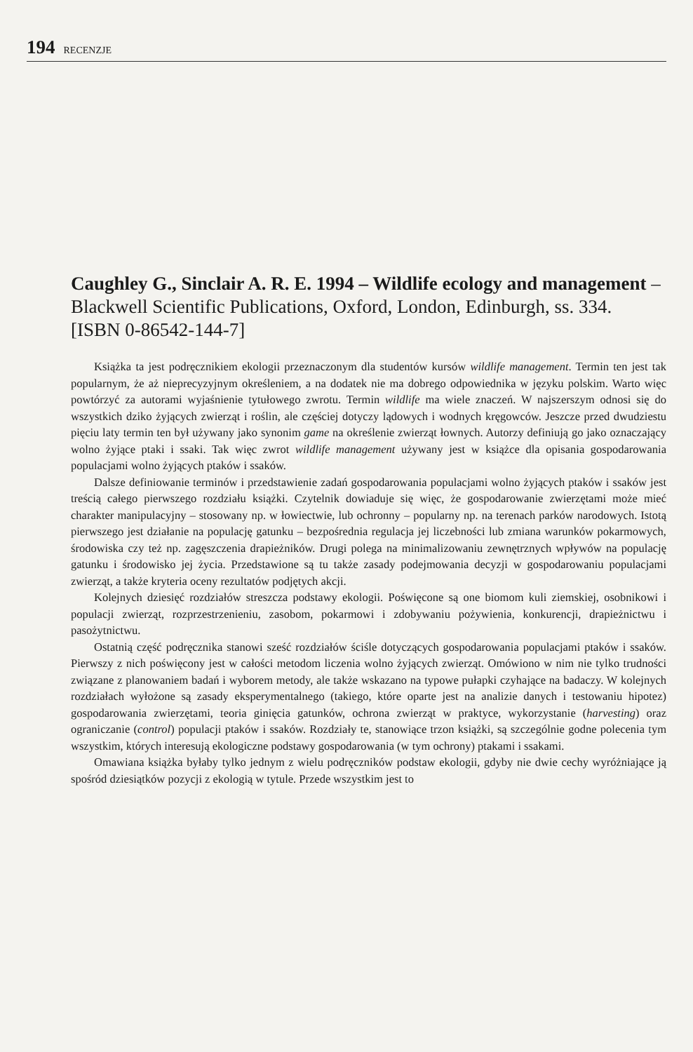194 RECENZJE
Caughley G., Sinclair A. R. E. 1994 – Wildlife ecology and management – Blackwell Scientific Publications, Oxford, London, Edinburgh, ss. 334.
[ISBN 0-86542-144-7]
Książka ta jest podręcznikiem ekologii przeznaczonym dla studentów kursów wildlife management. Termin ten jest tak popularnym, że aż nieprecyzyjnym określeniem, a na dodatek nie ma dobrego odpowiednika w języku polskim. Warto więc powtórzyć za autorami wyjaśnienie tytułowego zwrotu. Termin wildlife ma wiele znaczeń. W najszerszym odnosi się do wszystkich dziko żyjących zwierząt i roślin, ale częściej dotyczy lądowych i wodnych kręgowców. Jeszcze przed dwudziestu pięciu laty termin ten był używany jako synonim game na określenie zwierząt łownych. Autorzy definiują go jako oznaczający wolno żyjące ptaki i ssaki. Tak więc zwrot wildlife management używany jest w książce dla opisania gospodarowania populacjami wolno żyjących ptaków i ssaków.
Dalsze definiowanie terminów i przedstawienie zadań gospodarowania populacjami wolno żyjących ptaków i ssaków jest treścią całego pierwszego rozdziału książki. Czytelnik dowiaduje się więc, że gospodarowanie zwierzętami może mieć charakter manipulacyjny – stosowany np. w łowiectwie, lub ochronny – popularny np. na terenach parków narodowych. Istotą pierwszego jest działanie na populację gatunku – bezpośrednia regulacja jej liczebności lub zmiana warunków pokarmowych, środowiska czy też np. zagęszczenia drapieżników. Drugi polega na minimalizowaniu zewnętrznych wpływów na populację gatunku i środowisko jej życia. Przedstawione są tu także zasady podejmowania decyzji w gospodarowaniu populacjami zwierząt, a także kryteria oceny rezultatów podjętych akcji.
Kolejnych dziesięć rozdziałów streszcza podstawy ekologii. Poświęcone są one biomom kuli ziemskiej, osobnikowi i populacji zwierząt, rozprzestrzenieniu, zasobom, pokarmowi i zdobywaniu pożywienia, konkurencji, drapieżnictwu i pasożytnictwu.
Ostatnią część podręcznika stanowi sześć rozdziałów ściśle dotyczących gospodarowania populacjami ptaków i ssaków. Pierwszy z nich poświęcony jest w całości metodom liczenia wolno żyjących zwierząt. Omówiono w nim nie tylko trudności związane z planowaniem badań i wyborem metody, ale także wskazano na typowe pułapki czyhające na badaczy. W kolejnych rozdziałach wyłożone są zasady eksperymentalnego (takiego, które oparte jest na analizie danych i testowaniu hipotez) gospodarowania zwierzętami, teoria ginięcia gatunków, ochrona zwierząt w praktyce, wykorzystanie (harvesting) oraz ograniczanie (control) populacji ptaków i ssaków. Rozdziały te, stanowiące trzon książki, są szczególnie godne polecenia tym wszystkim, których interesują ekologiczne podstawy gospodarowania (w tym ochrony) ptakami i ssakami.
Omawiana książka byłaby tylko jednym z wielu podręczników podstaw ekologii, gdyby nie dwie cechy wyróżniające ją spośród dziesiątków pozycji z ekologią w tytule. Przede wszystkim jest to